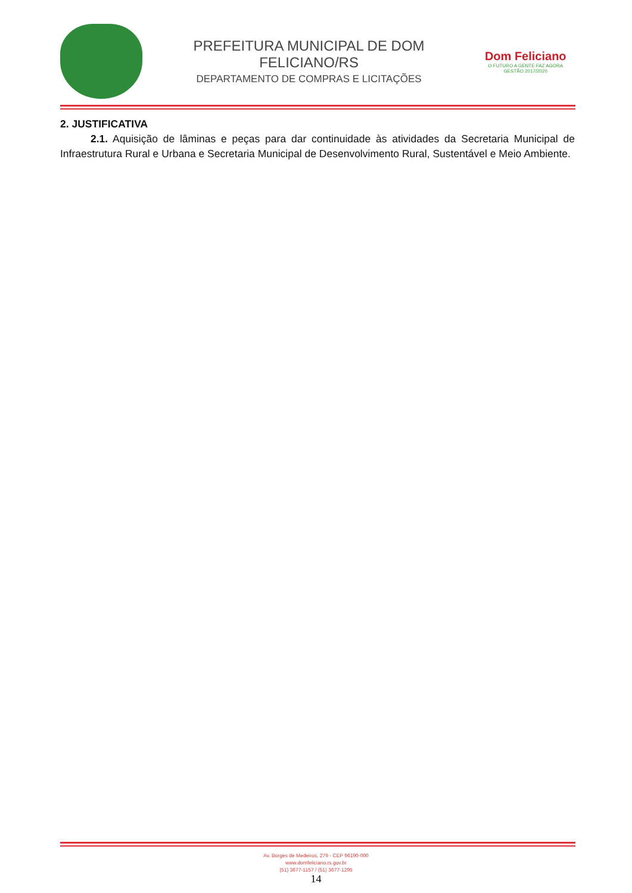PREFEITURA MUNICIPAL DE DOM FELICIANO/RS
DEPARTAMENTO DE COMPRAS E LICITAÇÕES
Dom Feliciano
O FUTURO A GENTE FAZ AGORA
GESTÃO 2017/2020
2. JUSTIFICATIVA
2.1. Aquisição de lâminas e peças para dar continuidade às atividades da Secretaria Municipal de Infraestrutura Rural e Urbana e Secretaria Municipal de Desenvolvimento Rural, Sustentável e Meio Ambiente.
Av. Borges de Medeiros, 279 - CEP 96190-000
www.domfeliciano.rs.gov.br
(51) 3677-1157 / (51) 3677-1295
14